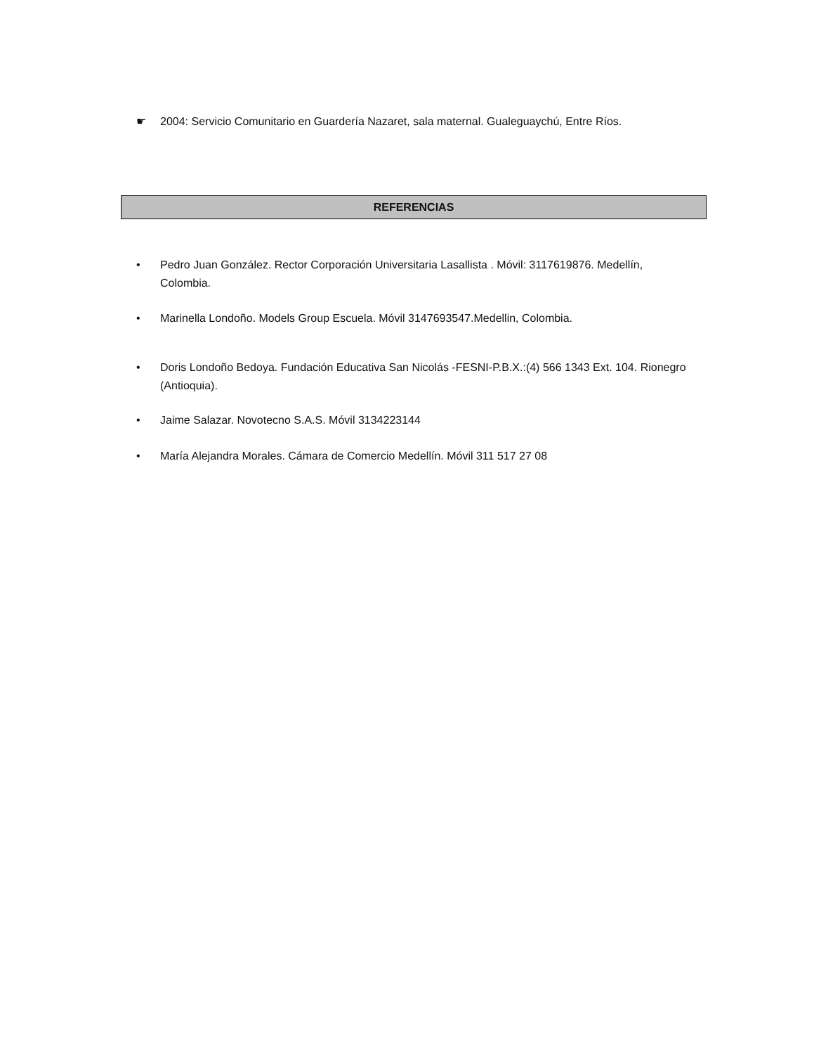☛ 2004: Servicio Comunitario en Guardería Nazaret, sala maternal. Gualeguaychú, Entre Ríos.
REFERENCIAS
• Pedro Juan González. Rector Corporación Universitaria Lasallista . Móvil: 3117619876. Medellín, Colombia.
• Marinella Londoño. Models Group Escuela. Móvil 3147693547.Medellin, Colombia.
• Doris Londoño Bedoya. Fundación Educativa San Nicolás -FESNI-P.B.X.:(4) 566 1343 Ext. 104. Rionegro (Antioquia).
• Jaime Salazar. Novotecno S.A.S. Móvil 3134223144
• María Alejandra Morales. Cámara de Comercio Medellín. Móvil 311 517 27 08